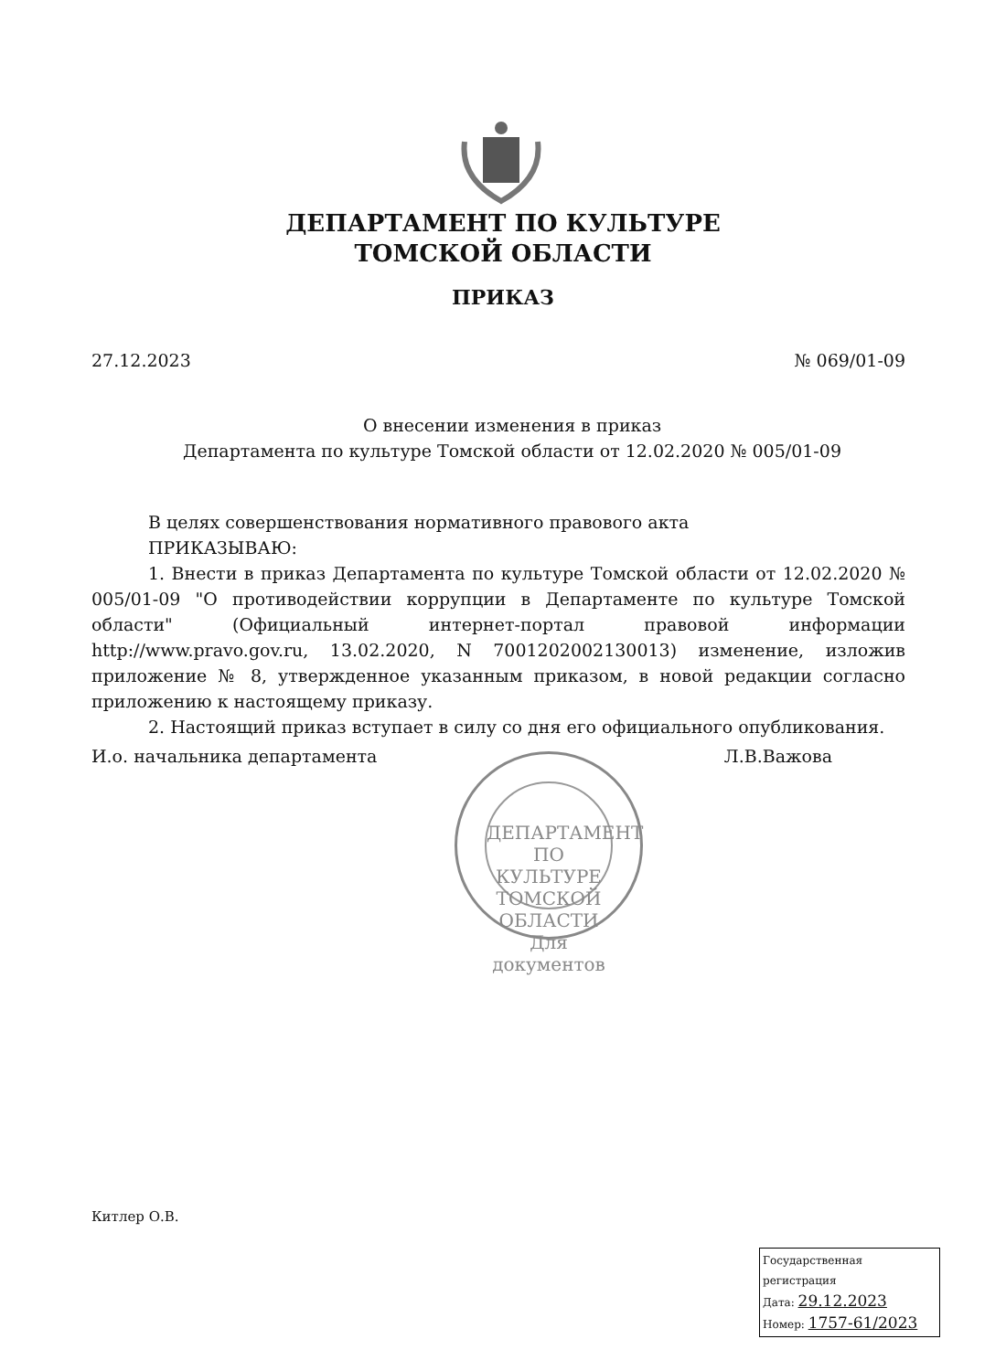ДЕПАРТАМЕНТ ПО КУЛЬТУРЕ
ТОМСКОЙ ОБЛАСТИ
ПРИКАЗ
27.12.2023 № 069/01-09
О внесении изменения в приказ
Департамента по культуре Томской области от 12.02.2020 № 005/01-09
В целях совершенствования нормативного правового акта
ПРИКАЗЫВАЮ:
1. Внести в приказ Департамента по культуре Томской области от 12.02.2020 № 005/01-09 "О противодействии коррупции в Департаменте по культуре Томской области" (Официальный интернет-портал правовой информации http://www.pravo.gov.ru, 13.02.2020, N 7001202002130013) изменение, изложив приложение № 8, утвержденное указанным приказом, в новой редакции согласно приложению к настоящему приказу.
2. Настоящий приказ вступает в силу со дня его официального опубликования.
И.о. начальника департамента Л.В.Важова
ДЕПАРТАМЕНТ ПО КУЛЬТУРЕ ТОМСКОЙ ОБЛАСТИ
Для
документов
Китлер О.В.
Государственная регистрация
Дата: 29.12.2023
Номер: 1757-61/2023